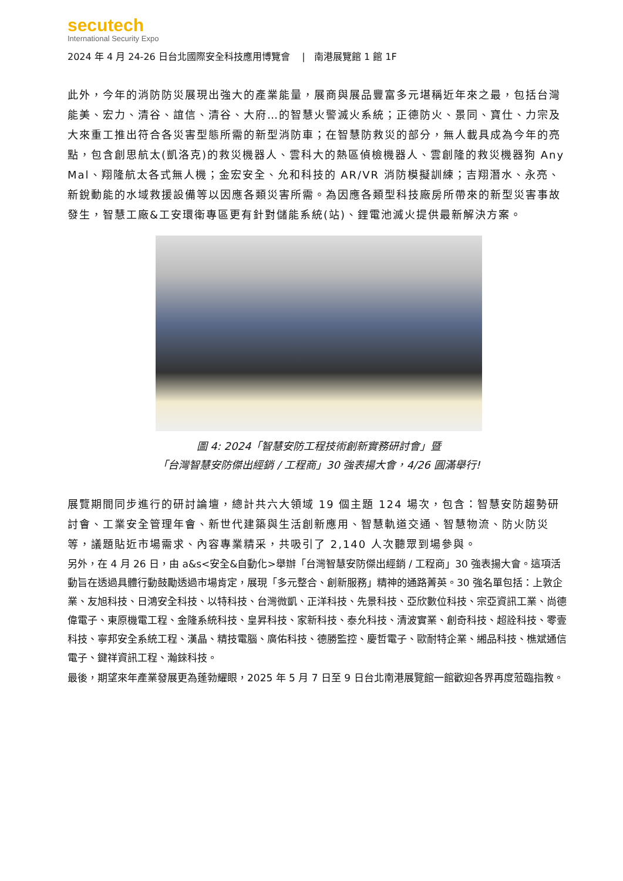secutech
International Security Expo
2024 年 4 月 24-26 日台北國際安全科技應用博覽會 | 南港展覽館 1 館 1F
此外，今年的消防防災展現出強大的產業能量，展商與展品豐富多元堪稱近年來之最，包括台灣能美、宏力、清谷、誼信、清谷、大府…的智慧火警滅火系統；正德防火、景同、寶仕、力宗及大來重工推出符合各災害型態所需的新型消防車；在智慧防救災的部分，無人載具成為今年的亮點，包含創思航太(凱洛克)的救災機器人、雲科大的熱區偵檢機器人、雲創隆的救災機器狗 Any Mal、翔隆航太各式無人機；金宏安全、允和科技的 AR/VR 消防模擬訓練；吉翔潛水、永亮、新銳動能的水域救援設備等以因應各類災害所需。為因應各類型科技廠房所帶來的新型災害事故發生，智慧工廠&工安環衛專區更有針對儲能系統(站)、鋰電池滅火提供最新解決方案。
圖 4: 2024「智慧安防工程技術創新實務研討會」暨
「台灣智慧安防傑出經銷 / 工程商」30 強表揚大會，4/26 圓滿舉行!
展覽期間同步進行的研討論壇，總計共六大領域 19 個主題 124 場次，包含：智慧安防趨勢研討會、工業安全管理年會、新世代建築與生活創新應用、智慧軌道交通、智慧物流、防火防災等，議題貼近市場需求、內容專業精采，共吸引了 2,140 人次聽眾到場參與。
另外，在 4 月 26 日，由 a&s<安全&自動化>舉辦「台灣智慧安防傑出經銷 / 工程商」30 強表揚大會。這項活動旨在透過具體行動鼓勵透過市場肯定，展現「多元整合、創新服務」精神的通路菁英。30 強名單包括：上敦企業、友旭科技、日鴻安全科技、以特科技、台灣微凱、正洋科技、先景科技、亞欣數位科技、宗亞資訊工業、尚德偉電子、東原機電工程、金隆系統科技、皇昇科技、家新科技、泰允科技、清波實業、創奇科技、超詮科技、零壹科技、寧邦安全系統工程、漢晶、精技電腦、廣佑科技、德勝監控、慶哲電子、歐耐特企業、緗品科技、樵斌通信電子、鍵祥資訊工程、瀚錸科技。
最後，期望來年產業發展更為蓬勃耀眼，2025 年 5 月 7 日至 9 日台北南港展覽館一館歡迎各界再度蒞臨指教。